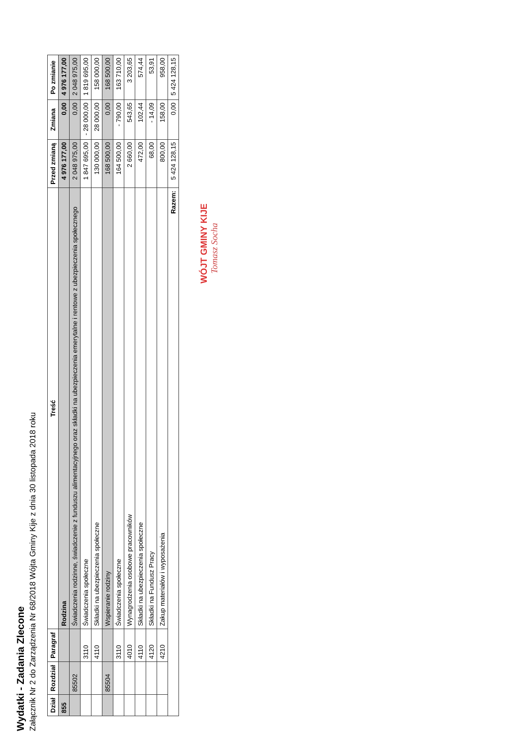Wydatki - Zadania Zlecone
Załącznik Nr 2 do Zarządzenia Nr 68/2018 Wójta Gminy Kije z dnia 30 listopada 2018 roku
| Dział | Rozdział | Paragraf | Treść | Przed zmianą | Zmiana | Po zmianie |
| --- | --- | --- | --- | --- | --- | --- |
| 855 | | | Rodzina | 4 976 177,00 | 0,00 | 4 976 177,00 |
| | 85502 | | Świadczenia rodzinne, świadczenie z funduszu alimentacyjnego oraz składki na ubezpieczenia emerytalne i rentowe z ubezpieczenia społecznego | 2 048 975,00 | 0,00 | 2 048 975,00 |
| | | 3110 | Świadczenia społeczne | 1 847 695,00 | - 28 000,00 | 1 819 695,00 |
| | | 4110 | Składki na ubezpieczenia społeczne | 130 000,00 | 28 000,00 | 158 000,00 |
| | 85504 | | Wspieranie rodziny | 168 500,00 | 0,00 | 168 500,00 |
| | | 3110 | Świadczenia społeczne | 164 500,00 | - 790,00 | 163 710,00 |
| | | 4010 | Wynagrodzenia osobowe pracowników | 2 660,00 | 543,65 | 3 203,65 |
| | | 4110 | Składki na ubezpieczenia społeczne | 472,00 | 102,44 | 574,44 |
| | | 4120 | Składki na Fundusz Pracy | 68,00 | - 14,09 | 53,91 |
| | | 4210 | Zakup materiałów i wyposażenia | 800,00 | 158,00 | 958,00 |
| Razem: | | | | 5 424 128,15 | 0,00 | 5 424 128,15 |
WÓJT GMINY KIJE
Tomasz Socha